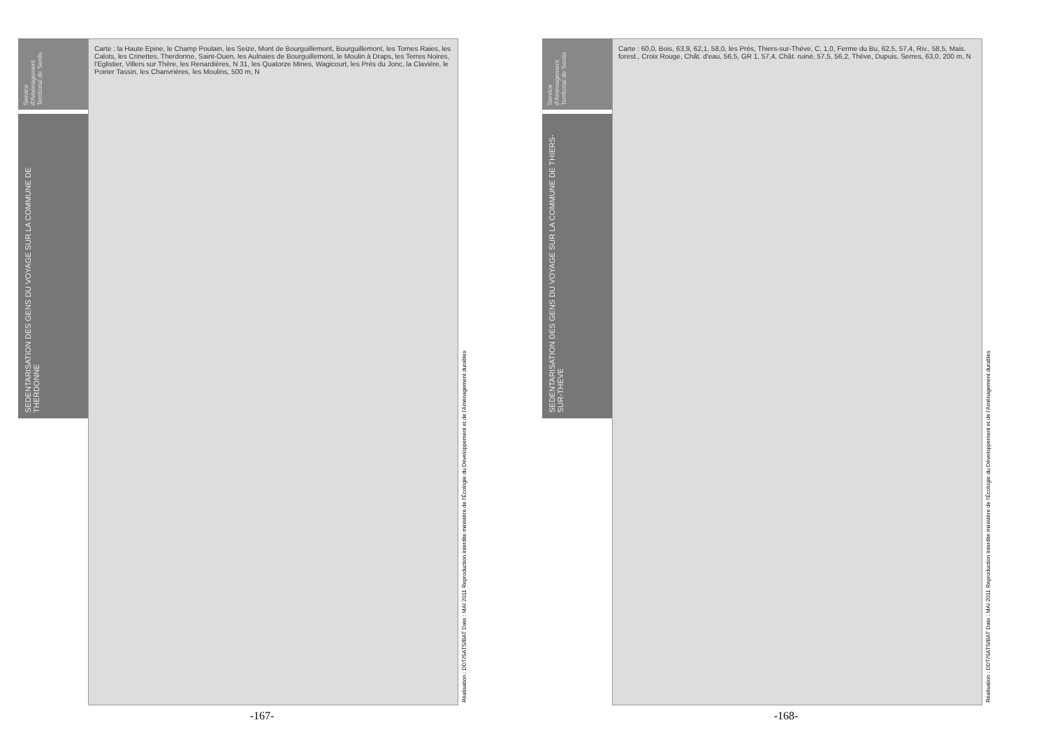Service d'Aménagement Territorial de Senlis
SEDENTARISATION DES GENS DU VOYAGE SUR LA COMMUNE DE THERDONNE
Carte : la Haute Epine, le Champ Poulain, les Seize, Mont de Bourguillemont, Bourguillemont, les Tornes Raies, les Calots, les Crinettes, Therdonne, Saint-Ouen, les Aulnaies de Bourguillemont, le Moulin à Draps, les Terres Noires, l'Eglistier, Villers sur Thère, les Renardières, N 31, les Quatorze Mines, Wagicourt, les Prés du Jonc, la Clavière, le Poirier Tassin, les Chanvrières, les Moulins, 500 m, N
Réalisation : DDT/SATS/BAT Date : MAI 2011 Reproduction interdite ministère de l'Écologie du Développement et de l'Aménagement durables
-167-
Service d'Aménagement Territorial de Senlis
SEDENTARISATION DES GENS DU VOYAGE SUR LA COMMUNE DE THIERS-SUR-THEVE
Carte : 60,0, Bois, 63,9, 62,1, 58,0, les Prés, Thiers-sur-Thève, C, 1,0, Ferme du Bu, 62,5, 57,4, Riv., 58,5, Mais. forest., Croix Rouge, Chât. d'eau, 56,5, GR 1, 57,4, Chât. ruiné, 57,5, 56,2, Thève, Dupuis, Serres, 63,0, 200 m, N
Réalisation : DDT/SATS/BAT Date : MAI 2011 Reproduction interdite ministère de l'Écologie du Développement et de l'Aménagement durables
-168-